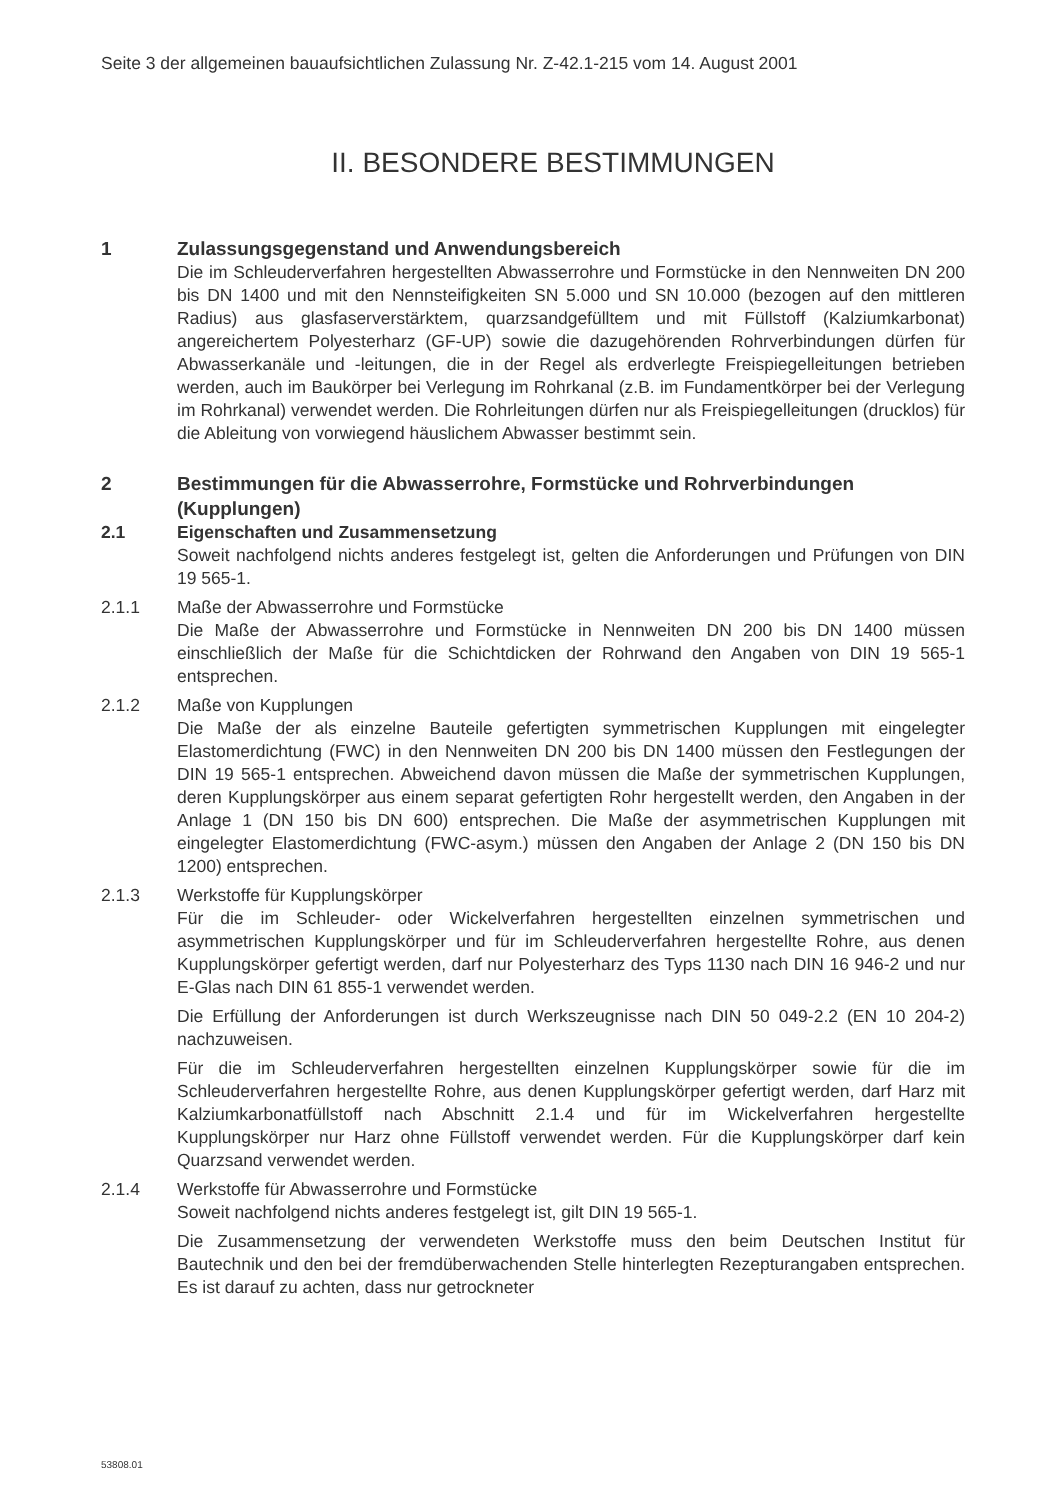Seite 3 der allgemeinen bauaufsichtlichen Zulassung Nr. Z-42.1-215 vom 14. August 2001
II. BESONDERE BESTIMMUNGEN
1 Zulassungsgegenstand und Anwendungsbereich
Die im Schleuderverfahren hergestellten Abwasserrohre und Formstücke in den Nennweiten DN 200 bis DN 1400 und mit den Nennsteifigkeiten SN 5.000 und SN 10.000 (bezogen auf den mittleren Radius) aus glasfaserverstärktem, quarzsandgefülltem und mit Füllstoff (Kalziumkarbonat) angereichertem Polyesterharz (GF-UP) sowie die dazugehörenden Rohrverbindungen dürfen für Abwasserkanäle und -leitungen, die in der Regel als erdverlegte Freispiegelleitungen betrieben werden, auch im Baukörper bei Verlegung im Rohrkanal (z.B. im Fundamentkörper bei der Verlegung im Rohrkanal) verwendet werden. Die Rohrleitungen dürfen nur als Freispiegelleitungen (drucklos) für die Ableitung von vorwiegend häuslichem Abwasser bestimmt sein.
2 Bestimmungen für die Abwasserrohre, Formstücke und Rohrverbindungen (Kupplungen)
2.1 Eigenschaften und Zusammensetzung
Soweit nachfolgend nichts anderes festgelegt ist, gelten die Anforderungen und Prüfungen von DIN 19 565-1.
2.1.1 Maße der Abwasserrohre und Formstücke
Die Maße der Abwasserrohre und Formstücke in Nennweiten DN 200 bis DN 1400 müssen einschließlich der Maße für die Schichtdicken der Rohrwand den Angaben von DIN 19 565-1 entsprechen.
2.1.2 Maße von Kupplungen
Die Maße der als einzelne Bauteile gefertigten symmetrischen Kupplungen mit eingelegter Elastomerdichtung (FWC) in den Nennweiten DN 200 bis DN 1400 müssen den Festlegungen der DIN 19 565-1 entsprechen. Abweichend davon müssen die Maße der symmetrischen Kupplungen, deren Kupplungskörper aus einem separat gefertigten Rohr hergestellt werden, den Angaben in der Anlage 1 (DN 150 bis DN 600) entsprechen. Die Maße der asymmetrischen Kupplungen mit eingelegter Elastomerdichtung (FWC-asym.) müssen den Angaben der Anlage 2 (DN 150 bis DN 1200) entsprechen.
2.1.3 Werkstoffe für Kupplungskörper
Für die im Schleuder- oder Wickelverfahren hergestellten einzelnen symmetrischen und asymmetrischen Kupplungskörper und für im Schleuderverfahren hergestellte Rohre, aus denen Kupplungskörper gefertigt werden, darf nur Polyesterharz des Typs 1130 nach DIN 16 946-2 und nur E-Glas nach DIN 61 855-1 verwendet werden.
Die Erfüllung der Anforderungen ist durch Werkszeugnisse nach DIN 50 049-2.2 (EN 10 204-2) nachzuweisen.
Für die im Schleuderverfahren hergestellten einzelnen Kupplungskörper sowie für die im Schleuderverfahren hergestellte Rohre, aus denen Kupplungskörper gefertigt werden, darf Harz mit Kalziumkarbonatfüllstoff nach Abschnitt 2.1.4 und für im Wickelverfahren hergestellte Kupplungskörper nur Harz ohne Füllstoff verwendet werden. Für die Kupplungskörper darf kein Quarzsand verwendet werden.
2.1.4 Werkstoffe für Abwasserrohre und Formstücke
Soweit nachfolgend nichts anderes festgelegt ist, gilt DIN 19 565-1.
Die Zusammensetzung der verwendeten Werkstoffe muss den beim Deutschen Institut für Bautechnik und den bei der fremdüberwachenden Stelle hinterlegten Rezepturangaben entsprechen. Es ist darauf zu achten, dass nur getrockneter
53808.01